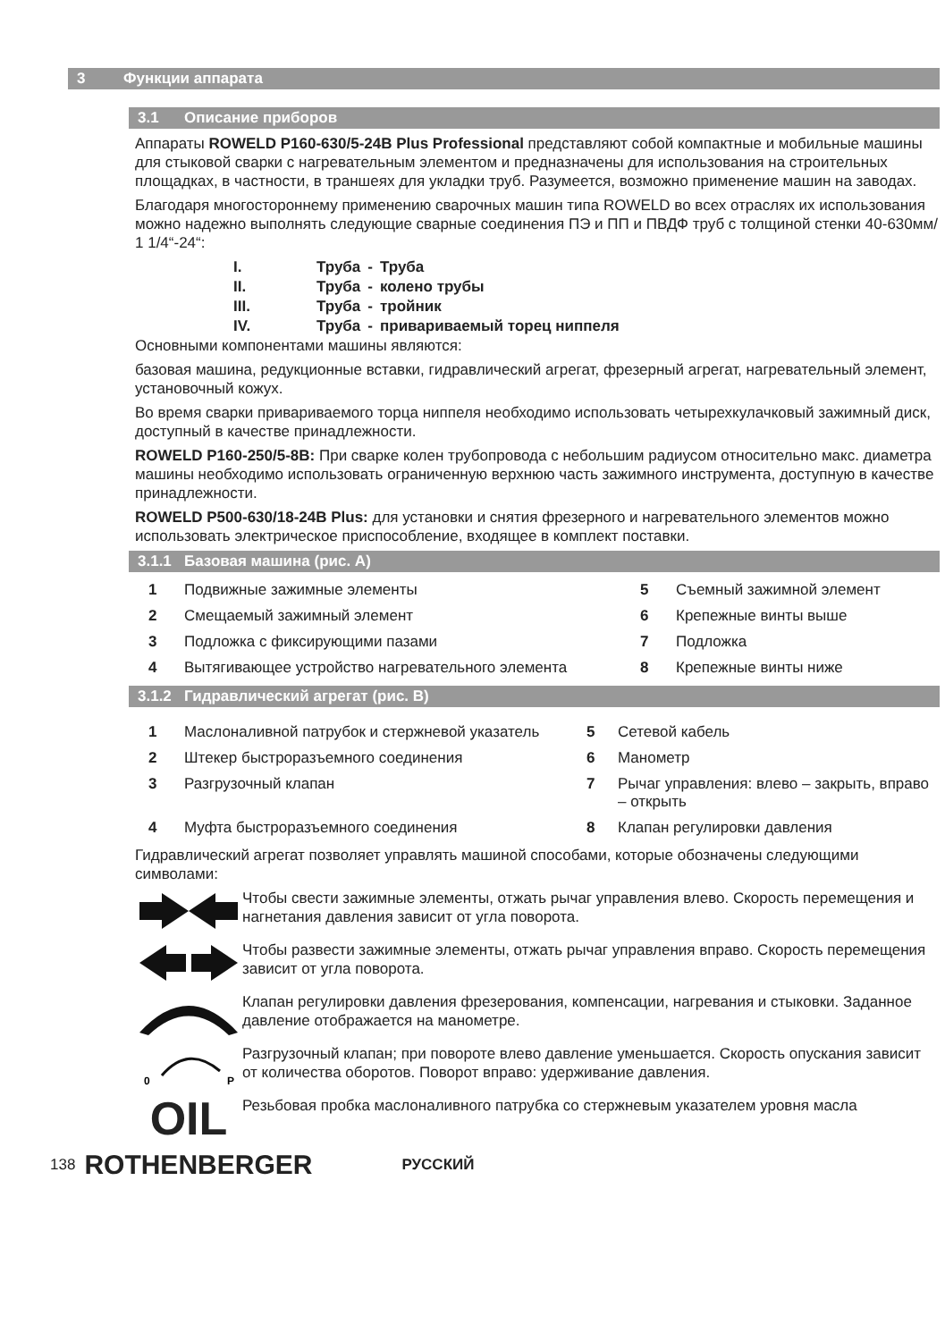3 Функции аппарата
3.1 Описание приборов
Аппараты ROWELD P160-630/5-24B Plus Professional представляют собой компактные и мобильные машины для стыковой сварки с нагревательным элементом и предназначены для использования на строительных площадках, в частности, в траншеях для укладки труб. Разумеется, возможно применение машин на заводах.
Благодаря многостороннему применению сварочных машин типа ROWELD во всех отраслях их использования можно надежно выполнять следующие сварные соединения ПЭ и ПП и ПВДФ труб с толщиной стенки 40-630мм/ 1 1/4“-24“:
| I. | Труба | - | Труба |
| II. | Труба | - | колено трубы |
| III. | Труба | - | тройник |
| IV. | Труба | - | привариваемый торец ниппеля |
Основными компонентами машины являются:
базовая машина, редукционные вставки, гидравлический агрегат, фрезерный агрегат, нагревательный элемент, установочный кожух.
Во время сварки привариваемого торца ниппеля необходимо использовать четырехкулачковый зажимный диск, доступный в качестве принадлежности.
ROWELD P160-250/5-8B: При сварке колен трубопровода с небольшим радиусом относительно макс. диаметра машины необходимо использовать ограниченную верхнюю часть зажимного инструмента, доступную в качестве принадлежности.
ROWELD P500-630/18-24B Plus: для установки и снятия фрезерного и нагревательного элементов можно использовать электрическое приспособление, входящее в комплект поставки.
3.1.1 Базовая машина (рис. A)
1 Подвижные зажимные элементы 5 Съемный зажимной элемент 2 Смещаемый зажимный элемент 6 Крепежные винты выше 3 Подложка с фиксирующими пазами 7 Подложка 4 Вытягивающее устройство нагревательного элемента 8 Крепежные винты ниже
3.1.2 Гидравлический агрегат (рис. B)
1 Маслоналивной патрубок и стержневой указатель 5 Сетевой кабель 2 Штекер быстроразъемного соединения 6 Манометр 3 Разгрузочный клапан 7 Рычаг управления: влево – закрыть, вправо – открыть 4 Муфта быстроразъемного соединения 8 Клапан регулировки давления
Гидравлический агрегат позволяет управлять машиной способами, которые обозначены следующими символами:
Чтобы свести зажимные элементы, отжать рычаг управления влево. Скорость перемещения и нагнетания давления зависит от угла поворота.
Чтобы развести зажимные элементы, отжать рычаг управления вправо. Скорость перемещения зависит от угла поворота.
Клапан регулировки давления фрезерования, компенсации, нагревания и стыковки. Заданное давление отображается на манометре.
0
P
Разгрузочный клапан; при повороте влево давление уменьшается. Скорость опускания зависит от количества оборотов. Поворот вправо: удерживание давления.
OIL
Резьбовая пробка маслоналивного патрубка со стержневым указателем уровня масла
138 ROTHENBERGER РУССКИЙ